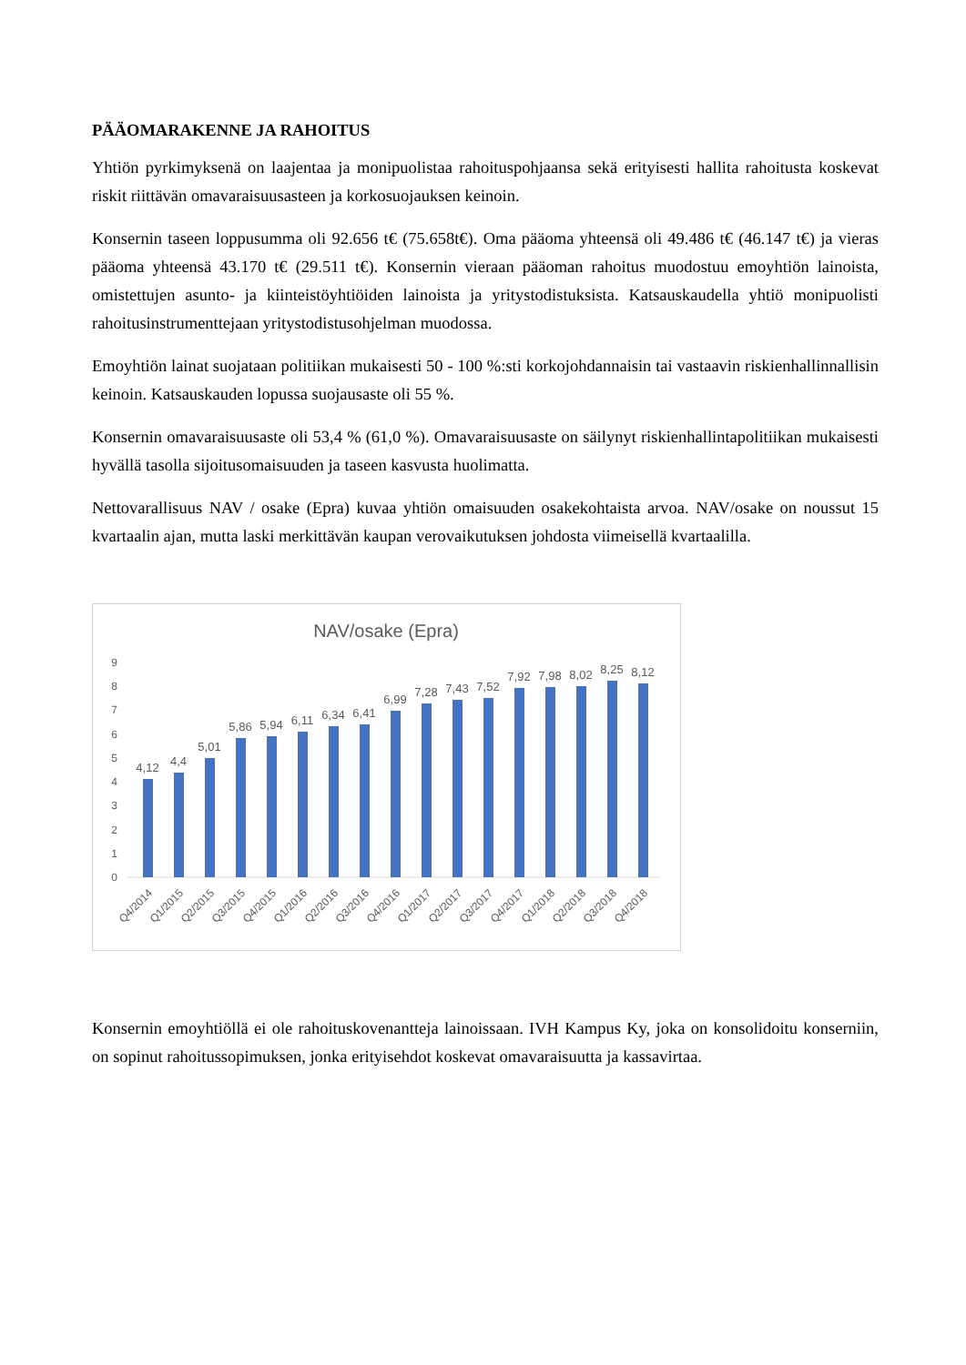PÄÄOMARAKENNE JA RAHOITUS
Yhtiön pyrkimyksenä on laajentaa ja monipuolistaa rahoituspohjaansa sekä erityisesti hallita rahoitusta koskevat riskit riittävän omavaraisuusasteen ja korkosuojauksen keinoin.
Konsernin taseen loppusumma oli 92.656 t€ (75.658t€). Oma pääoma yhteensä oli 49.486 t€ (46.147 t€) ja vieras pääoma yhteensä 43.170 t€ (29.511 t€). Konsernin vieraan pääoman rahoitus muodostuu emoyhtiön lainoista, omistettujen asunto- ja kiinteistöyhtiöiden lainoista ja yritystodistuksista. Katsauskaudella yhtiö monipuolisti rahoitusinstrumenttejaan yritystodistusohjelman muodossa.
Emoyhtiön lainat suojataan politiikan mukaisesti 50 - 100 %:sti korkojohdannaisin tai vastaavin riskienhallinnallisin keinoin. Katsauskauden lopussa suojausaste oli 55 %.
Konsernin omavaraisuusaste oli 53,4 % (61,0 %). Omavaraisuusaste on säilynyt riskienhallintapolitiikan mukaisesti hyvällä tasolla sijoitusomaisuuden ja taseen kasvusta huolimatta.
Nettovarallisuus NAV / osake (Epra) kuvaa yhtiön omaisuuden osakekohtaista arvoa. NAV/osake on noussut 15 kvartaalin ajan, mutta laski merkittävän kaupan verovaikutuksen johdosta viimeisellä kvartaalilla.
NAV/osake (Epra)
0
1
2
3
4
5
6
7
8
9
4,12
4,4
5,01
5,86
5,94
6,11
6,34
6,41
6,99
7,28
7,43
7,52
7,92
7,98
8,02
8,25
8,12
Q4/2014
Q1/2015
Q2/2015
Q3/2015
Q4/2015
Q1/2016
Q2/2016
Q3/2016
Q4/2016
Q1/2017
Q2/2017
Q3/2017
Q4/2017
Q1/2018
Q2/2018
Q3/2018
Q4/2018
Konsernin emoyhtiöllä ei ole rahoituskovenantteja lainoissaan. IVH Kampus Ky, joka on konsolidoitu konserniin, on sopinut rahoitussopimuksen, jonka erityisehdot koskevat omavaraisuutta ja kassavirtaa.